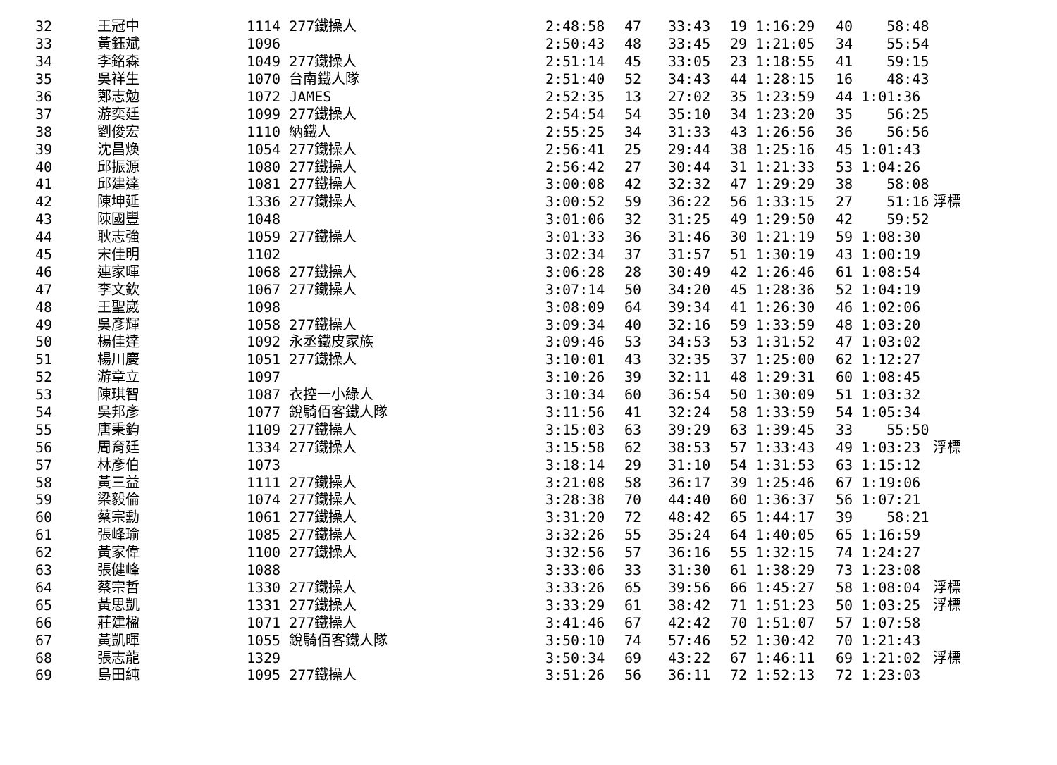| 32 | 王冠中 | 1114 277鐵操人 | 2:48:58 | 47 | 33:43 | 19 1:16:29 | 40 58:48 | |
| 33 | 黃鈺斌 | 1096 | 2:50:43 | 48 | 33:45 | 29 1:21:05 | 34 55:54 | |
| 34 | 李銘森 | 1049 277鐵操人 | 2:51:14 | 45 | 33:05 | 23 1:18:55 | 41 59:15 | |
| 35 | 吳祥生 | 1070 台南鐵人隊 | 2:51:40 | 52 | 34:43 | 44 1:28:15 | 16 48:43 | |
| 36 | 鄭志勉 | 1072 JAMES | 2:52:35 | 13 | 27:02 | 35 1:23:59 | 44 1:01:36 | |
| 37 | 游奕廷 | 1099 277鐵操人 | 2:54:54 | 54 | 35:10 | 34 1:23:20 | 35 56:25 | |
| 38 | 劉俊宏 | 1110 納鐵人 | 2:55:25 | 34 | 31:33 | 43 1:26:56 | 36 56:56 | |
| 39 | 沈昌煥 | 1054 277鐵操人 | 2:56:41 | 25 | 29:44 | 38 1:25:16 | 45 1:01:43 | |
| 40 | 邱振源 | 1080 277鐵操人 | 2:56:42 | 27 | 30:44 | 31 1:21:33 | 53 1:04:26 | |
| 41 | 邱建達 | 1081 277鐵操人 | 3:00:08 | 42 | 32:32 | 47 1:29:29 | 38 58:08 | |
| 42 | 陳坤延 | 1336 277鐵操人 | 3:00:52 | 59 | 36:22 | 56 1:33:15 | 27 51:16 | 浮標 |
| 43 | 陳國豐 | 1048 | 3:01:06 | 32 | 31:25 | 49 1:29:50 | 42 59:52 | |
| 44 | 耿志強 | 1059 277鐵操人 | 3:01:33 | 36 | 31:46 | 30 1:21:19 | 59 1:08:30 | |
| 45 | 宋佳明 | 1102 | 3:02:34 | 37 | 31:57 | 51 1:30:19 | 43 1:00:19 | |
| 46 | 連家暉 | 1068 277鐵操人 | 3:06:28 | 28 | 30:49 | 42 1:26:46 | 61 1:08:54 | |
| 47 | 李文欽 | 1067 277鐵操人 | 3:07:14 | 50 | 34:20 | 45 1:28:36 | 52 1:04:19 | |
| 48 | 王聖崴 | 1098 | 3:08:09 | 64 | 39:34 | 41 1:26:30 | 46 1:02:06 | |
| 49 | 吳彥輝 | 1058 277鐵操人 | 3:09:34 | 40 | 32:16 | 59 1:33:59 | 48 1:03:20 | |
| 50 | 楊佳達 | 1092 永丞鐵皮家族 | 3:09:46 | 53 | 34:53 | 53 1:31:52 | 47 1:03:02 | |
| 51 | 楊川慶 | 1051 277鐵操人 | 3:10:01 | 43 | 32:35 | 37 1:25:00 | 62 1:12:27 | |
| 52 | 游章立 | 1097 | 3:10:26 | 39 | 32:11 | 48 1:29:31 | 60 1:08:45 | |
| 53 | 陳琪智 | 1087 衣控一小綠人 | 3:10:34 | 60 | 36:54 | 50 1:30:09 | 51 1:03:32 | |
| 54 | 吳邦彥 | 1077 銳騎佰客鐵人隊 | 3:11:56 | 41 | 32:24 | 58 1:33:59 | 54 1:05:34 | |
| 55 | 唐秉鈞 | 1109 277鐵操人 | 3:15:03 | 63 | 39:29 | 63 1:39:45 | 33 55:50 | |
| 56 | 周育廷 | 1334 277鐵操人 | 3:15:58 | 62 | 38:53 | 57 1:33:43 | 49 1:03:23 | 浮標 |
| 57 | 林彥伯 | 1073 | 3:18:14 | 29 | 31:10 | 54 1:31:53 | 63 1:15:12 | |
| 58 | 黃三益 | 1111 277鐵操人 | 3:21:08 | 58 | 36:17 | 39 1:25:46 | 67 1:19:06 | |
| 59 | 梁毅倫 | 1074 277鐵操人 | 3:28:38 | 70 | 44:40 | 60 1:36:37 | 56 1:07:21 | |
| 60 | 蔡宗勳 | 1061 277鐵操人 | 3:31:20 | 72 | 48:42 | 65 1:44:17 | 39 58:21 | |
| 61 | 張峰瑜 | 1085 277鐵操人 | 3:32:26 | 55 | 35:24 | 64 1:40:05 | 65 1:16:59 | |
| 62 | 黃家偉 | 1100 277鐵操人 | 3:32:56 | 57 | 36:16 | 55 1:32:15 | 74 1:24:27 | |
| 63 | 張健峰 | 1088 | 3:33:06 | 33 | 31:30 | 61 1:38:29 | 73 1:23:08 | |
| 64 | 蔡宗哲 | 1330 277鐵操人 | 3:33:26 | 65 | 39:56 | 66 1:45:27 | 58 1:08:04 | 浮標 |
| 65 | 黃思凱 | 1331 277鐵操人 | 3:33:29 | 61 | 38:42 | 71 1:51:23 | 50 1:03:25 | 浮標 |
| 66 | 莊建楹 | 1071 277鐵操人 | 3:41:46 | 67 | 42:42 | 70 1:51:07 | 57 1:07:58 | |
| 67 | 黃凱暉 | 1055 銳騎佰客鐵人隊 | 3:50:10 | 74 | 57:46 | 52 1:30:42 | 70 1:21:43 | |
| 68 | 張志龍 | 1329 | 3:50:34 | 69 | 43:22 | 67 1:46:11 | 69 1:21:02 | 浮標 |
| 69 | 島田純 | 1095 277鐵操人 | 3:51:26 | 56 | 36:11 | 72 1:52:13 | 72 1:23:03 | |